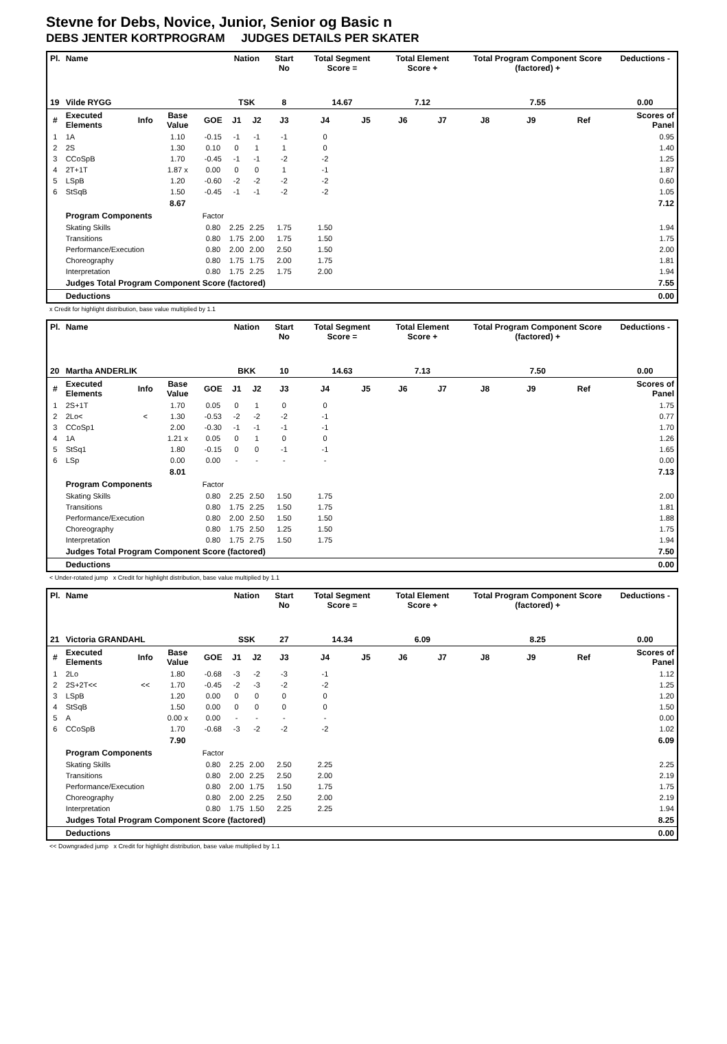Stevne for Debs, Novice, Junior, Senior og Basic n
DEBS JENTER KORTPROGRAM JUDGES DETAILS PER SKATER
| Pl. | Name | | | | Nation | | Start No | Total Segment Score = | | Total Element Score + | | Total Program Component Score (factored) + | | | Deductions - |
| --- | --- | --- | --- | --- | --- | --- | --- | --- | --- | --- | --- | --- | --- | --- | --- |
| 19 | Vilde RYGG | | | | TSK | | 8 | 14.67 | | 7.12 | | 7.55 | | | 0.00 |
| # | Executed Elements | Info | Base Value | GOE | J1 | J2 | J3 | J4 | J5 | J6 | J7 | J8 | J9 | Ref | Scores of Panel |
| 1 | 1A | | 1.10 | -0.15 | -1 | -1 | -1 | 0 | | | | | | | 0.95 |
| 2 | 2S | | 1.30 | 0.10 | 0 | 1 | 1 | 0 | | | | | | | 1.40 |
| 3 | CCoSpB | | 1.70 | -0.45 | -1 | -1 | -2 | -2 | | | | | | | 1.25 |
| 4 | 2T+1T | | 1.87 x | 0.00 | 0 | 0 | 1 | -1 | | | | | | | 1.87 |
| 5 | LSpB | | 1.20 | -0.60 | -2 | -2 | -2 | -2 | | | | | | | 0.60 |
| 6 | StSqB | | 1.50 | -0.45 | -1 | -1 | -2 | -2 | | | | | | | 1.05 |
| | | | 8.67 | | | | | | | | | | | | 7.12 |
| | Program Components | | | Factor | | | | | | | | | | | |
| | Skating Skills | | | 0.80 | 2.25 | 2.25 | 1.75 | 1.50 | | | | | | | 1.94 |
| | Transitions | | | 0.80 | 1.75 | 2.00 | 1.75 | 1.50 | | | | | | | 1.75 |
| | Performance/Execution | | | 0.80 | 2.00 | 2.00 | 2.50 | 1.50 | | | | | | | 2.00 |
| | Choreography | | | 0.80 | 1.75 | 1.75 | 2.00 | 1.75 | | | | | | | 1.81 |
| | Interpretation | | | 0.80 | 1.75 | 2.25 | 1.75 | 2.00 | | | | | | | 1.94 |
| | Judges Total Program Component Score (factored) | | | | | | | | | | | | | | 7.55 |
| | Deductions | | | | | | | | | | | | | | 0.00 |
x Credit for highlight distribution, base value multiplied by 1.1
| Pl. | Name | | | | Nation | | Start No | Total Segment Score = | | Total Element Score + | | Total Program Component Score (factored) + | | | Deductions - |
| --- | --- | --- | --- | --- | --- | --- | --- | --- | --- | --- | --- | --- | --- | --- | --- |
| 20 | Martha ANDERLIK | | | | BKK | | 10 | 14.63 | | 7.13 | | 7.50 | | | 0.00 |
| # | Executed Elements | Info | Base Value | GOE | J1 | J2 | J3 | J4 | J5 | J6 | J7 | J8 | J9 | Ref | Scores of Panel |
| 1 | 2S+1T | | 1.70 | 0.05 | 0 | 1 | 0 | 0 | | | | | | | 1.75 |
| 2 | 2Lo< | < | 1.30 | -0.53 | -2 | -2 | -2 | -1 | | | | | | | 0.77 |
| 3 | CCoSp1 | | 2.00 | -0.30 | -1 | -1 | -1 | -1 | | | | | | | 1.70 |
| 4 | 1A | | 1.21 x | 0.05 | 0 | 1 | 0 | 0 | | | | | | | 1.26 |
| 5 | StSq1 | | 1.80 | -0.15 | 0 | 0 | -1 | -1 | | | | | | | 1.65 |
| 6 | LSp | | 0.00 | 0.00 | - | - | - | - | | | | | | | 0.00 |
| | | | 8.01 | | | | | | | | | | | | 7.13 |
| | Program Components | | | Factor | | | | | | | | | | | |
| | Skating Skills | | | 0.80 | 2.25 | 2.50 | 1.50 | 1.75 | | | | | | | 2.00 |
| | Transitions | | | 0.80 | 1.75 | 2.25 | 1.50 | 1.75 | | | | | | | 1.81 |
| | Performance/Execution | | | 0.80 | 2.00 | 2.50 | 1.50 | 1.50 | | | | | | | 1.88 |
| | Choreography | | | 0.80 | 1.75 | 2.50 | 1.25 | 1.50 | | | | | | | 1.75 |
| | Interpretation | | | 0.80 | 1.75 | 2.75 | 1.50 | 1.75 | | | | | | | 1.94 |
| | Judges Total Program Component Score (factored) | | | | | | | | | | | | | | 7.50 |
| | Deductions | | | | | | | | | | | | | | 0.00 |
< Under-rotated jump x Credit for highlight distribution, base value multiplied by 1.1
| Pl. | Name | | | | Nation | | Start No | Total Segment Score = | | Total Element Score + | | Total Program Component Score (factored) + | | | Deductions - |
| --- | --- | --- | --- | --- | --- | --- | --- | --- | --- | --- | --- | --- | --- | --- | --- |
| 21 | Victoria GRANDAHL | | | | SSK | | 27 | 14.34 | | 6.09 | | 8.25 | | | 0.00 |
| # | Executed Elements | Info | Base Value | GOE | J1 | J2 | J3 | J4 | J5 | J6 | J7 | J8 | J9 | Ref | Scores of Panel |
| 1 | 2Lo | | 1.80 | -0.68 | -3 | -2 | -3 | -1 | | | | | | | 1.12 |
| 2 | 2S+2T<< | << | 1.70 | -0.45 | -2 | -3 | -2 | -2 | | | | | | | 1.25 |
| 3 | LSpB | | 1.20 | 0.00 | 0 | 0 | 0 | 0 | | | | | | | 1.20 |
| 4 | StSqB | | 1.50 | 0.00 | 0 | 0 | 0 | 0 | | | | | | | 1.50 |
| 5 | A | | 0.00 x | 0.00 | - | - | - | - | | | | | | | 0.00 |
| 6 | CCoSpB | | 1.70 | -0.68 | -3 | -2 | -2 | -2 | | | | | | | 1.02 |
| | | | 7.90 | | | | | | | | | | | | 6.09 |
| | Program Components | | | Factor | | | | | | | | | | | |
| | Skating Skills | | | 0.80 | 2.25 | 2.00 | 2.50 | 2.25 | | | | | | | 2.25 |
| | Transitions | | | 0.80 | 2.00 | 2.25 | 2.50 | 2.00 | | | | | | | 2.19 |
| | Performance/Execution | | | 0.80 | 2.00 | 1.75 | 1.50 | 1.75 | | | | | | | 1.75 |
| | Choreography | | | 0.80 | 2.00 | 2.25 | 2.50 | 2.00 | | | | | | | 2.19 |
| | Interpretation | | | 0.80 | 1.75 | 1.50 | 2.25 | 2.25 | | | | | | | 1.94 |
| | Judges Total Program Component Score (factored) | | | | | | | | | | | | | | 8.25 |
| | Deductions | | | | | | | | | | | | | | 0.00 |
<< Downgraded jump x Credit for highlight distribution, base value multiplied by 1.1